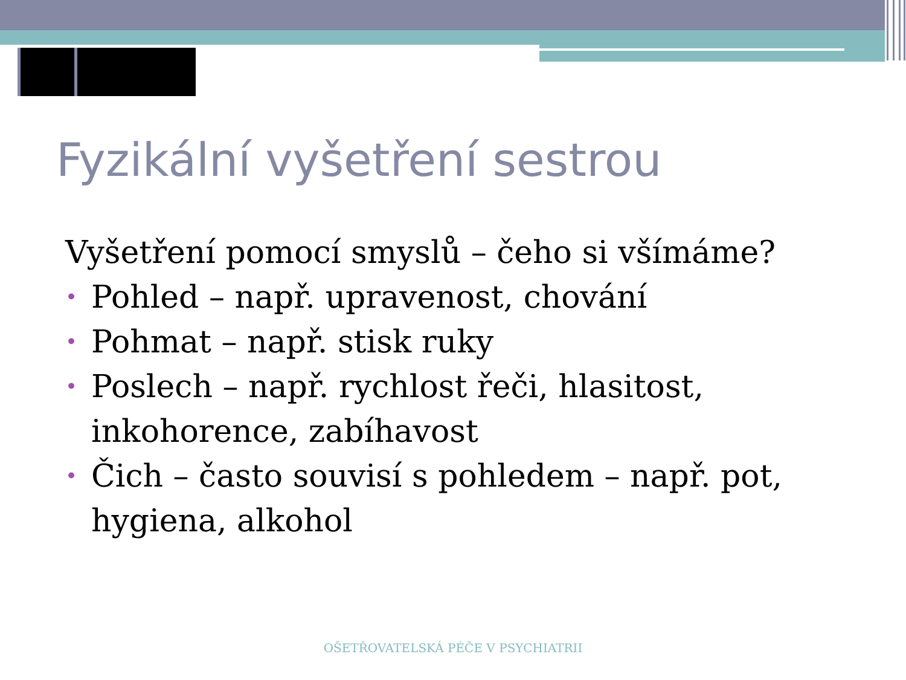Fyzikální vyšetření sestrou
Vyšetření pomocí smyslů – čeho si všímáme?
• Pohled – např. upravenost, chování
• Pohmat – např. stisk ruky
• Poslech – např. rychlost řeči, hlasitost, inkohorence, zabíhavost
• Čich – často souvisí s pohledem – např. pot, hygiena, alkohol
OŠETŘOVATELSKÁ PÉČE V PSYCHIATRII